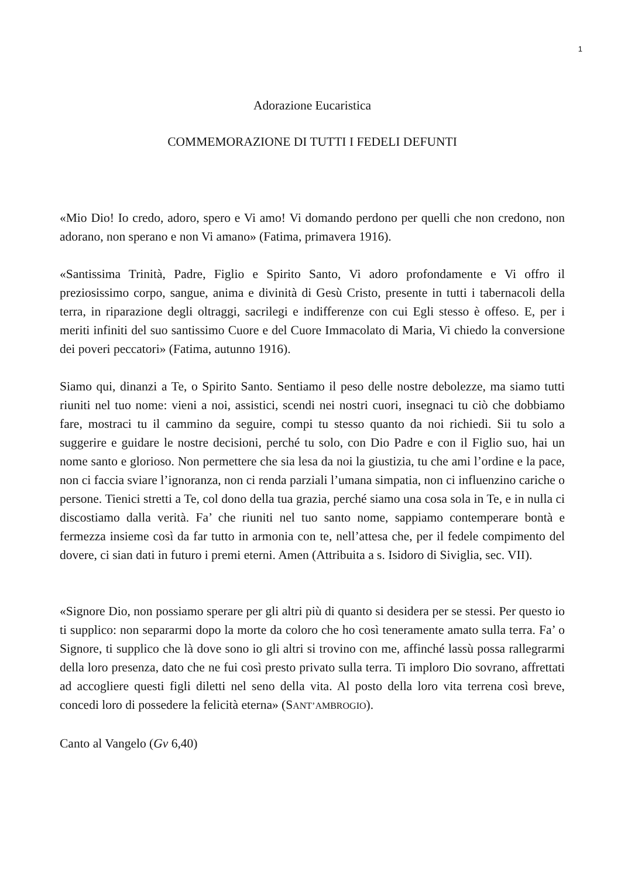1
Adorazione Eucaristica
COMMEMORAZIONE DI TUTTI I FEDELI DEFUNTI
«Mio Dio! Io credo, adoro, spero e Vi amo! Vi domando perdono per quelli che non credono, non adorano, non sperano e non Vi amano» (Fatima, primavera 1916).
«Santissima Trinità, Padre, Figlio e Spirito Santo, Vi adoro profondamente e Vi offro il preziosissimo corpo, sangue, anima e divinità di Gesù Cristo, presente in tutti i tabernacoli della terra, in riparazione degli oltraggi, sacrilegi e indifferenze con cui Egli stesso è offeso. E, per i meriti infiniti del suo santissimo Cuore e del Cuore Immacolato di Maria, Vi chiedo la conversione dei poveri peccatori» (Fatima, autunno 1916).
Siamo qui, dinanzi a Te, o Spirito Santo. Sentiamo il peso delle nostre debolezze, ma siamo tutti riuniti nel tuo nome: vieni a noi, assistici, scendi nei nostri cuori, insegnaci tu ciò che dobbiamo fare, mostraci tu il cammino da seguire, compi tu stesso quanto da noi richiedi. Sii tu solo a suggerire e guidare le nostre decisioni, perché tu solo, con Dio Padre e con il Figlio suo, hai un nome santo e glorioso. Non permettere che sia lesa da noi la giustizia, tu che ami l’ordine e la pace, non ci faccia sviare l’ignoranza, non ci renda parziali l’umana simpatia, non ci influenzino cariche o persone. Tienici stretti a Te, col dono della tua grazia, perché siamo una cosa sola in Te, e in nulla ci discostiamo dalla verità. Fa’ che riuniti nel tuo santo nome, sappiamo contemperare bontà e fermezza insieme così da far tutto in armonia con te, nell’attesa che, per il fedele compimento del dovere, ci sian dati in futuro i premi eterni. Amen (Attribuita a s. Isidoro di Siviglia, sec. VII).
«Signore Dio, non possiamo sperare per gli altri più di quanto si desidera per se stessi. Per questo io ti supplico: non separarmi dopo la morte da coloro che ho così teneramente amato sulla terra. Fa’ o Signore, ti supplico che là dove sono io gli altri si trovino con me, affinché lassù possa rallegrarmi della loro presenza, dato che ne fui così presto privato sulla terra. Ti imploro Dio sovrano, affrettati ad accogliere questi figli diletti nel seno della vita. Al posto della loro vita terrena così breve, concedi loro di possedere la felicità eterna» (SANT’AMBROGIO).
Canto al Vangelo (Gv 6,40)